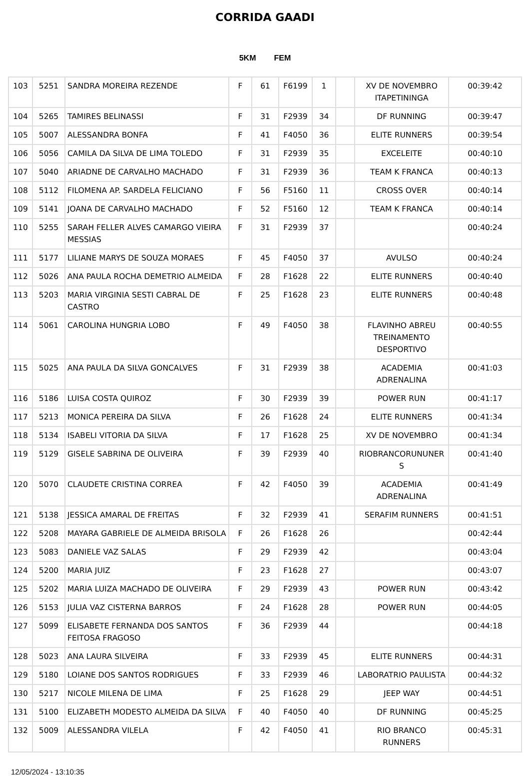CORRIDA GAADI
5KM FEM
| 103 | 5251 | SANDRA MOREIRA REZENDE | F | 61 | F6199 | 1 | | XV DE NOVEMBRO ITAPETININGA | 00:39:42 |
| 104 | 5265 | TAMIRES BELINASSI | F | 31 | F2939 | 34 | | DF RUNNING | 00:39:47 |
| 105 | 5007 | ALESSANDRA BONFA | F | 41 | F4050 | 36 | | ELITE RUNNERS | 00:39:54 |
| 106 | 5056 | CAMILA DA SILVA DE LIMA TOLEDO | F | 31 | F2939 | 35 | | EXCELEITE | 00:40:10 |
| 107 | 5040 | ARIADNE DE CARVALHO MACHADO | F | 31 | F2939 | 36 | | TEAM K FRANCA | 00:40:13 |
| 108 | 5112 | FILOMENA AP. SARDELA FELICIANO | F | 56 | F5160 | 11 | | CROSS OVER | 00:40:14 |
| 109 | 5141 | JOANA DE CARVALHO MACHADO | F | 52 | F5160 | 12 | | TEAM K FRANCA | 00:40:14 |
| 110 | 5255 | SARAH FELLER ALVES CAMARGO VIEIRA MESSIAS | F | 31 | F2939 | 37 | | | 00:40:24 |
| 111 | 5177 | LILIANE MARYS DE SOUZA MORAES | F | 45 | F4050 | 37 | | AVULSO | 00:40:24 |
| 112 | 5026 | ANA PAULA ROCHA DEMETRIO ALMEIDA | F | 28 | F1628 | 22 | | ELITE RUNNERS | 00:40:40 |
| 113 | 5203 | MARIA VIRGINIA SESTI CABRAL DE CASTRO | F | 25 | F1628 | 23 | | ELITE RUNNERS | 00:40:48 |
| 114 | 5061 | CAROLINA HUNGRIA LOBO | F | 49 | F4050 | 38 | | FLAVINHO ABREU TREINAMENTO DESPORTIVO | 00:40:55 |
| 115 | 5025 | ANA PAULA DA SILVA GONCALVES | F | 31 | F2939 | 38 | | ACADEMIA ADRENALINA | 00:41:03 |
| 116 | 5186 | LUISA COSTA QUIROZ | F | 30 | F2939 | 39 | | POWER RUN | 00:41:17 |
| 117 | 5213 | MONICA PEREIRA DA SILVA | F | 26 | F1628 | 24 | | ELITE RUNNERS | 00:41:34 |
| 118 | 5134 | ISABELI VITORIA DA SILVA | F | 17 | F1628 | 25 | | XV DE NOVEMBRO | 00:41:34 |
| 119 | 5129 | GISELE SABRINA DE OLIVEIRA | F | 39 | F2939 | 40 | | RIOBRANCORUNUNER S | 00:41:40 |
| 120 | 5070 | CLAUDETE CRISTINA CORREA | F | 42 | F4050 | 39 | | ACADEMIA ADRENALINA | 00:41:49 |
| 121 | 5138 | JESSICA AMARAL DE FREITAS | F | 32 | F2939 | 41 | | SERAFIM RUNNERS | 00:41:51 |
| 122 | 5208 | MAYARA GABRIELE DE ALMEIDA BRISOLA | F | 26 | F1628 | 26 | | | 00:42:44 |
| 123 | 5083 | DANIELE VAZ SALAS | F | 29 | F2939 | 42 | | | 00:43:04 |
| 124 | 5200 | MARIA JUIZ | F | 23 | F1628 | 27 | | | 00:43:07 |
| 125 | 5202 | MARIA LUIZA MACHADO DE OLIVEIRA | F | 29 | F2939 | 43 | | POWER RUN | 00:43:42 |
| 126 | 5153 | JULIA VAZ CISTERNA BARROS | F | 24 | F1628 | 28 | | POWER RUN | 00:44:05 |
| 127 | 5099 | ELISABETE FERNANDA DOS SANTOS FEITOSA FRAGOSO | F | 36 | F2939 | 44 | | | 00:44:18 |
| 128 | 5023 | ANA LAURA SILVEIRA | F | 33 | F2939 | 45 | | ELITE RUNNERS | 00:44:31 |
| 129 | 5180 | LOIANE DOS SANTOS RODRIGUES | F | 33 | F2939 | 46 | | LABORATRIO PAULISTA | 00:44:32 |
| 130 | 5217 | NICOLE MILENA DE LIMA | F | 25 | F1628 | 29 | | JEEP WAY | 00:44:51 |
| 131 | 5100 | ELIZABETH MODESTO ALMEIDA DA SILVA | F | 40 | F4050 | 40 | | DF RUNNING | 00:45:25 |
| 132 | 5009 | ALESSANDRA VILELA | F | 42 | F4050 | 41 | | RIO BRANCO RUNNERS | 00:45:31 |
12/05/2024 - 13:10:35